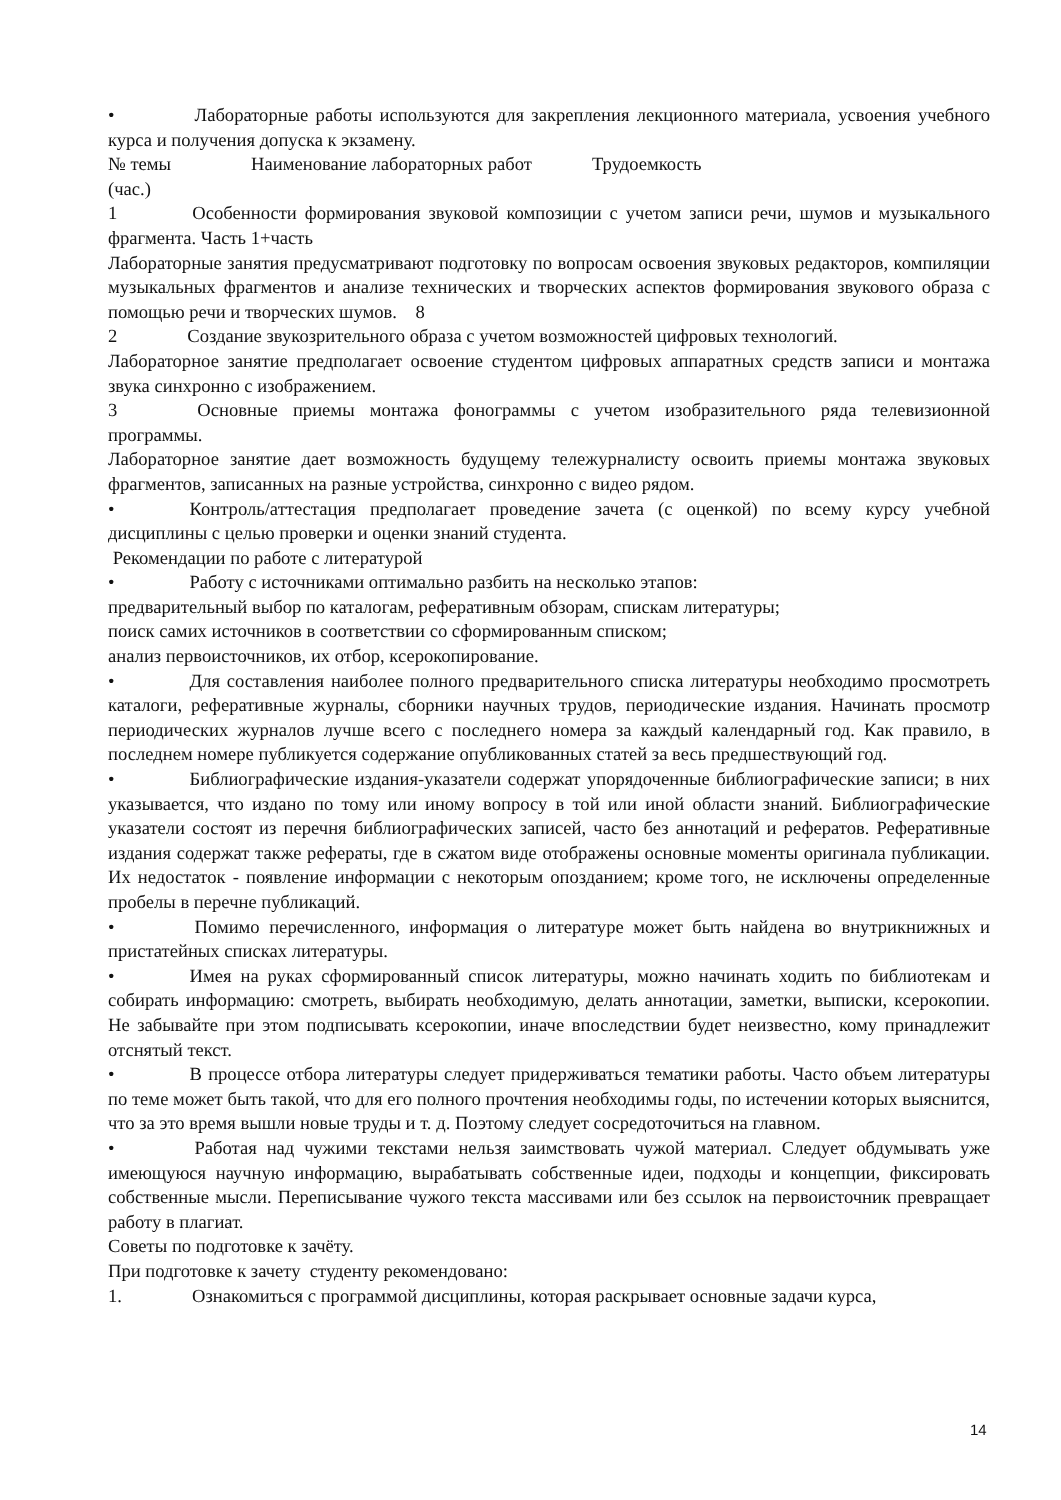• Лабораторные работы используются для закрепления лекционного материала, усвоения учебного курса и получения допуска к экзамену.
№ темы Наименование лабораторных работ Трудоемкость
(час.)
1 Особенности формирования звуковой композиции с учетом записи речи, шумов и музыкального фрагмента. Часть 1+часть
Лабораторные занятия предусматривают подготовку по вопросам освоения звуковых редакторов, компиляции музыкальных фрагментов и анализе технических и творческих аспектов формирования звукового образа с помощью речи и творческих шумов. 8
2 Создание звукозрительного образа с учетом возможностей цифровых технологий.
Лабораторное занятие предполагает освоение студентом цифровых аппаратных средств записи и монтажа звука синхронно с изображением.
3 Основные приемы монтажа фонограммы с учетом изобразительного ряда телевизионной программы.
Лабораторное занятие дает возможность будущему тележурналисту освоить приемы монтажа звуковых фрагментов, записанных на разные устройства, синхронно с видео рядом.
• Контроль/аттестация предполагает проведение зачета (с оценкой) по всему курсу учебной дисциплины с целью проверки и оценки знаний студента.
Рекомендации по работе с литературой
• Работу с источниками оптимально разбить на несколько этапов:
предварительный выбор по каталогам, реферативным обзорам, спискам литературы;
поиск самих источников в соответствии со сформированным списком;
анализ первоисточников, их отбор, ксерокопирование.
• Для составления наиболее полного предварительного списка литературы необходимо просмотреть каталоги, реферативные журналы, сборники научных трудов, периодические издания. Начинать просмотр периодических журналов лучше всего с последнего номера за каждый календарный год. Как правило, в последнем номере публикуется содержание опубликованных статей за весь предшествующий год.
• Библиографические издания-указатели содержат упорядоченные библиографические записи; в них указывается, что издано по тому или иному вопросу в той или иной области знаний. Библиографические указатели состоят из перечня библиографических записей, часто без аннотаций и рефератов. Реферативные издания содержат также рефераты, где в сжатом виде отображены основные моменты оригинала публикации. Их недостаток - появление информации с некоторым опозданием; кроме того, не исключены определенные пробелы в перечне публикаций.
• Помимо перечисленного, информация о литературе может быть найдена во внутрикнижных и пристатейных списках литературы.
• Имея на руках сформированный список литературы, можно начинать ходить по библиотекам и собирать информацию: смотреть, выбирать необходимую, делать аннотации, заметки, выписки, ксерокопии. Не забывайте при этом подписывать ксерокопии, иначе впоследствии будет неизвестно, кому принадлежит отснятый текст.
• В процессе отбора литературы следует придерживаться тематики работы. Часто объем литературы по теме может быть такой, что для его полного прочтения необходимы годы, по истечении которых выяснится, что за это время вышли новые труды и т. д. Поэтому следует сосредоточиться на главном.
• Работая над чужими текстами нельзя заимствовать чужой материал. Следует обдумывать уже имеющуюся научную информацию, вырабатывать собственные идеи, подходы и концепции, фиксировать собственные мысли. Переписывание чужого текста массивами или без ссылок на первоисточник превращает работу в плагиат.
Советы по подготовке к зачёту.
При подготовке к зачету студенту рекомендовано:
1. Ознакомиться с программой дисциплины, которая раскрывает основные задачи курса,
14